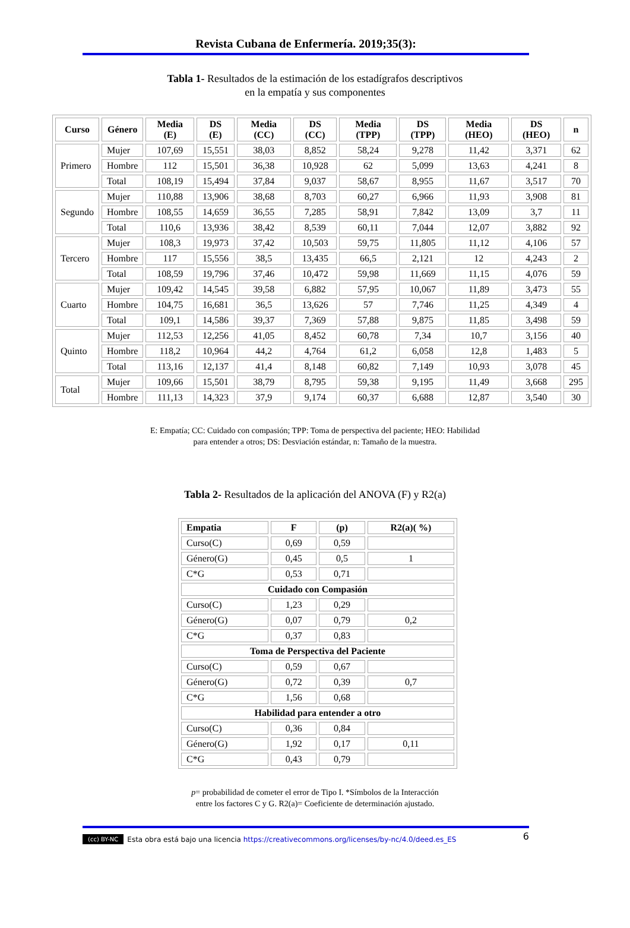Revista Cubana de Enfermería. 2019;35(3):
Tabla 1- Resultados de la estimación de los estadígrafos descriptivos
en la empatía y sus componentes
| Curso | Género | Media (E) | DS (E) | Media (CC) | DS (CC) | Media (TPP) | DS (TPP) | Media (HEO) | DS (HEO) | n |
| --- | --- | --- | --- | --- | --- | --- | --- | --- | --- | --- |
| Primero | Mujer | 107,69 | 15,551 | 38,03 | 8,852 | 58,24 | 9,278 | 11,42 | 3,371 | 62 |
| | Hombre | 112 | 15,501 | 36,38 | 10,928 | 62 | 5,099 | 13,63 | 4,241 | 8 |
| | Total | 108,19 | 15,494 | 37,84 | 9,037 | 58,67 | 8,955 | 11,67 | 3,517 | 70 |
| Segundo | Mujer | 110,88 | 13,906 | 38,68 | 8,703 | 60,27 | 6,966 | 11,93 | 3,908 | 81 |
| | Hombre | 108,55 | 14,659 | 36,55 | 7,285 | 58,91 | 7,842 | 13,09 | 3,7 | 11 |
| | Total | 110,6 | 13,936 | 38,42 | 8,539 | 60,11 | 7,044 | 12,07 | 3,882 | 92 |
| Tercero | Mujer | 108,3 | 19,973 | 37,42 | 10,503 | 59,75 | 11,805 | 11,12 | 4,106 | 57 |
| | Hombre | 117 | 15,556 | 38,5 | 13,435 | 66,5 | 2,121 | 12 | 4,243 | 2 |
| | Total | 108,59 | 19,796 | 37,46 | 10,472 | 59,98 | 11,669 | 11,15 | 4,076 | 59 |
| Cuarto | Mujer | 109,42 | 14,545 | 39,58 | 6,882 | 57,95 | 10,067 | 11,89 | 3,473 | 55 |
| | Hombre | 104,75 | 16,681 | 36,5 | 13,626 | 57 | 7,746 | 11,25 | 4,349 | 4 |
| | Total | 109,1 | 14,586 | 39,37 | 7,369 | 57,88 | 9,875 | 11,85 | 3,498 | 59 |
| Quinto | Mujer | 112,53 | 12,256 | 41,05 | 8,452 | 60,78 | 7,34 | 10,7 | 3,156 | 40 |
| | Hombre | 118,2 | 10,964 | 44,2 | 4,764 | 61,2 | 6,058 | 12,8 | 1,483 | 5 |
| | Total | 113,16 | 12,137 | 41,4 | 8,148 | 60,82 | 7,149 | 10,93 | 3,078 | 45 |
| Total | Mujer | 109,66 | 15,501 | 38,79 | 8,795 | 59,38 | 9,195 | 11,49 | 3,668 | 295 |
| | Hombre | 111,13 | 14,323 | 37,9 | 9,174 | 60,37 | 6,688 | 12,87 | 3,540 | 30 |
E: Empatía; CC: Cuidado con compasión; TPP: Toma de perspectiva del paciente; HEO: Habilidad
para entender a otros; DS: Desviación estándar, n: Tamaño de la muestra.
Tabla 2- Resultados de la aplicación del ANOVA (F) y R2(a)
| Empatia | F | (p) | R2(a)( %) |
| --- | --- | --- | --- |
| Curso(C) | 0,69 | 0,59 | |
| Género(G) | 0,45 | 0,5 | 1 |
| C*G | 0,53 | 0,71 | |
| Cuidado con Compasión | | | |
| Curso(C) | 1,23 | 0,29 | |
| Género(G) | 0,07 | 0,79 | 0,2 |
| C*G | 0,37 | 0,83 | |
| Toma de Perspectiva del Paciente | | | |
| Curso(C) | 0,59 | 0,67 | |
| Género(G) | 0,72 | 0,39 | 0,7 |
| C*G | 1,56 | 0,68 | |
| Habilidad para entender a otro | | | |
| Curso(C) | 0,36 | 0,84 | |
| Género(G) | 1,92 | 0,17 | 0,11 |
| C*G | 0,43 | 0,79 | |
p= probabilidad de cometer el error de Tipo I. *Símbolos de la Interacción
entre los factores C y G. R2(a)= Coeficiente de determinación ajustado.
(cc) BY-NC Esta obra está bajo una licencia https://creativecommons.org/licenses/by-nc/4.0/deed.es_ES 6